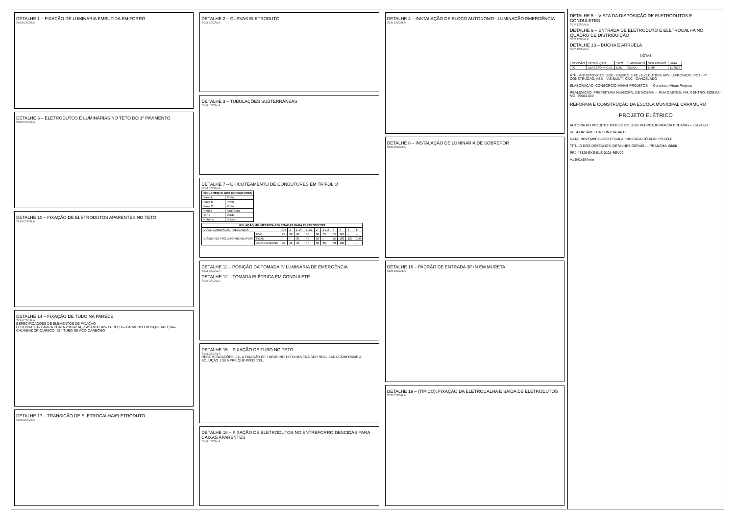DETALHE 1 – FIXAÇÃO DE LUMINÁRIA EMBUTIDA EM FORRO
SEM ESCALA
DETALHE 6 – ELETRODUTOS E LUMINÁRIAS NO TETO DO 1º PAVIMENTO
SEM ESCALA
DETALHE 10 – FIXAÇÃO DE ELETRODUTOS APARENTES NO TETO
SEM ESCALA
DETALHE 14 – FIXAÇÃO DE TUBO NA PAREDE
SEM ESCALA
ESPECIFICAÇÕES DE ELEMENTOS DE FIXAÇÃO
LEGENDA: 01– BARRA CHATA 2"X1/4" AÇO ASTM36; 02– FURO; 03– PARAFUSO ROSQUEADO; 04– CHUMBADOR QUÍMICO; 05– TUBO DE AÇO CARBONO
DETALHE 17 – TRANSIÇÃO DE ELETROCALHA/ELETRODUTO
SEM ESCALA
DETALHE 2 – CURVAS ELETRODUTO
SEM ESCALA
DETALHE 3 – TUBULAÇÕES SUBTERRÂNEAS
SEM ESCALA
DETALHE 7 – CHICOTEAMENTO DE CONDUTORES EM TRIFÓLIO
SEM ESCALA
| ISOLAMENTO DOS CONDUTORES | |
| --- | --- |
| Fase A | Preto |
| Fase B | Preto |
| Fase C | Preto |
| Neutro | Azul Claro |
| Terra | Verde |
| Retorno | Branco |
| RELAÇÃO MILÍMETROS–POLEGADAS PARA ELETRODUTOS | | | | | | | | | | | |
| --- | --- | --- | --- | --- | --- | --- | --- | --- | --- | --- | --- |
| DIÂM. COMERCIAL POLEGADAS | | 3/4 | 1 | 1 1/4 | 1 1/2 | 2 | 2 1/2 | 3 | 4 | 5 | 6 |
| DIÂMETRO PROJETO MILÍMETROS | PVC | 25 | 32 | 40 | 50 | 60 | 75 | 85 | 110 | – | – |
| | PEAD | – | – | 30 | 40 | 50 | – | 75 | 100 | 125 | 150 |
| | AÇO CARBONO | 20 | 25 | 32 | 40 | 50 | 65 | 80 | 100 | – | – |
DETALHE 11 – POSIÇÃO DA TOMADA P/ LUMINÁRIA DE EMERGÊNCIA
SEM ESCALA
DETALHE 12 – TOMADA ELÉTRICA EM CONDULETE
SEM ESCALA
DETALHE 15 – FIXAÇÃO DE TUBO NO TETO
SEM ESCALA
RECOMENDAÇÕES: 01– A FIXAÇÃO DE TUBOS NO TETO DEVERÁ SER REALIZADA CONFORME A SOLUÇÃO 1 SEMPRE QUE POSSÍVEL.
DETALHE 18 – FIXAÇÃO DE ELETRODUTOS NO ENTREFORRO DESCIDAS PARA CAIXAS APARENTES
SEM ESCALA
DETALHE 4 – INSTALAÇÃO DE BLOCO AUTONOMO–ILUMINAÇÃO EMERGÊNCIA
SEM ESCALA
DETALHE 8 – INSTALAÇÃO DE LUMINÁRIA DE SOBREPOR
SEM ESCALA
DETALHE 16 – PADRÃO DE ENTRADA 3F+N EM MURETA
SEM ESCALA
DETALHE 19 – (TÍPICO): FIXAÇÃO DA ELETROCALHA E SAÍDA DE ELETRODUTOS
SEM ESCALA
DETALHE 5 – VISTA DA DISPOSIÇÃO DE ELETRODUTOS E CONDULETES
SEM ESCALA
DETALHE 9 – ENTRADA DE ELETRODUTO E ELETROCALHA NO QUADRO DE DISTRIBUIÇÃO
SEM ESCALA
DETALHE 13 – BUCHA E ARRUELA
SEM ESCALA
NOTAS
| REVISÃO | DESCRIÇÃO | TIPO | ELABORADO | VERIFICADO | DATA |
| 00 | EMISSÃO INICIAL | EXE | RSBAA | DMP | 11/2023 |
ATP - ANTEPROJETO; BSC - BÁSICO; EXE - EXECUTIVO; APV - APROVADO; PCT - P/ CONSTRUÇÃO; ASB - "AS BUILT"; CNC - CANCELADO
ELABORAÇÃO: CONSÓRCIO MINAS PROJETOS — Consórcio Minas Projetos
REALIZAÇÃO: PREFEITURA MUNICIPAL DE MOEMA — RUA CAETÉS, 444, CENTRO, MOEMA–MG. 35604-000
REFORMA E CONSTRUÇÃO DA ESCOLA MUNICIPAL CARAMURU
PROJETO ELÉTRICO
AUTORIA DO PROJETO: MOISÉS COELHO PERPÉTUO MOURA CREA/MG – 161742/D
RESPONSÁVEL DA CONTRATANTE
DATA: NOVEMBRO/2023 ESCALA: INDICADA CÓDIGO: PRJ-ELE
TÍTULO DOS DESENHOS: DETALHES GERAIS — PRANCHA: 08/08
PRJ-47328-EXE-ELE-0101-REV00
A1 841x594mm